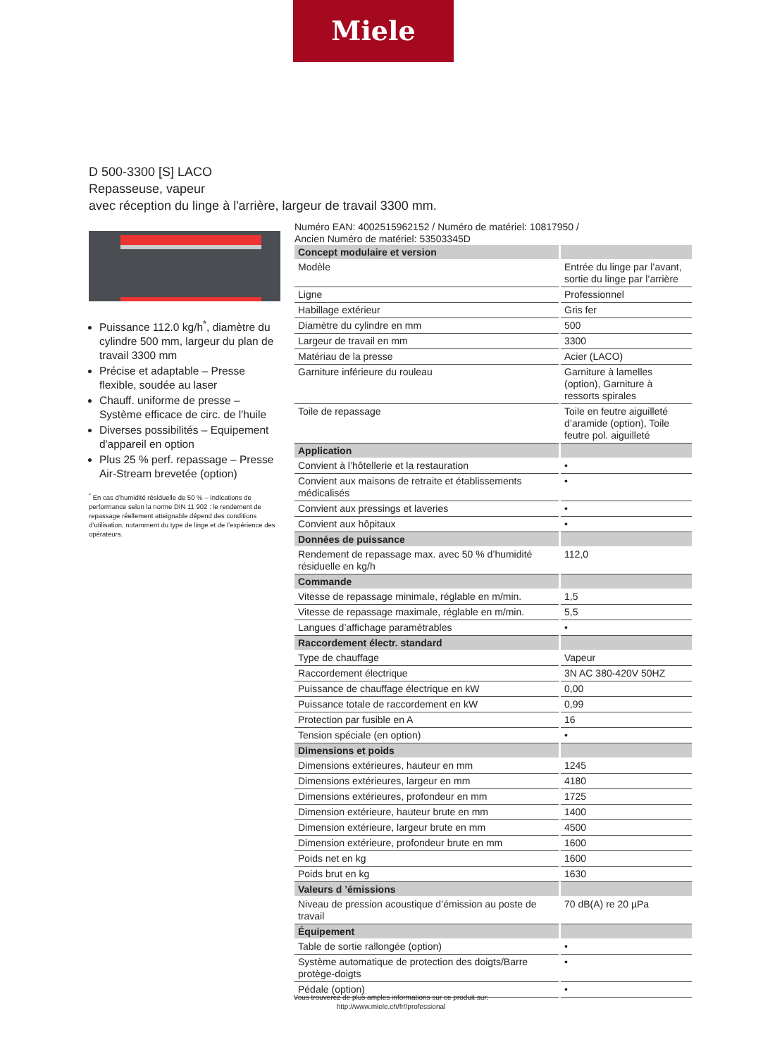Miele
D 500-3300 [S] LACO
Repasseuse, vapeur
avec réception du linge à l'arrière, largeur de travail 3300 mm.
Puissance 112.0 kg/h<sup>*</sup>, diamètre du cylindre 500 mm, largeur du plan de travail 3300 mm
Précise et adaptable – Presse flexible, soudée au laser
Chauff. uniforme de presse – Système efficace de circ. de l'huile
Diverses possibilités – Equipement d'appareil en option
Plus 25 % perf. repassage – Presse Air-Stream brevetée (option)
<sup>*</sup> En cas d’humidité résiduelle de 50 % – Indications de performance selon la norme DIN 11 902 : le rendement de repassage réellement atteignable dépend des conditions d’utilisation, notamment du type de linge et de l’expérience des opérateurs.
Numéro EAN: 4002515962152 / Numéro de matériel: 10817950 /
Ancien Numéro de matériel: 53503345D
| Concept modulaire et version | |
| --- | --- |
| Modèle | Entrée du linge par l’avant, sortie du linge par l’arrière |
| Ligne | Professionnel |
| Habillage extérieur | Gris fer |
| Diamètre du cylindre en mm | 500 |
| Largeur de travail en mm | 3300 |
| Matériau de la presse | Acier (LACO) |
| Garniture inférieure du rouleau | Garniture à lamelles (option), Garniture à ressorts spirales |
| Toile de repassage | Toile en feutre aiguilleté d’aramide (option), Toile feutre pol. aiguilleté |
| Application | |
| Convient à l’hôtellerie et la restauration | • |
| Convient aux maisons de retraite et établissements médicalisés | • |
| Convient aux pressings et laveries | • |
| Convient aux hôpitaux | • |
| Données de puissance | |
| Rendement de repassage max. avec 50 % d’humidité résiduelle en kg/h | 112,0 |
| Commande | |
| Vitesse de repassage minimale, réglable en m/min. | 1,5 |
| Vitesse de repassage maximale, réglable en m/min. | 5,5 |
| Langues d’affichage paramétrables | • |
| Raccordement électr. standard | |
| Type de chauffage | Vapeur |
| Raccordement électrique | 3N AC 380-420V 50HZ |
| Puissance de chauffage électrique en kW | 0,00 |
| Puissance totale de raccordement en kW | 0,99 |
| Protection par fusible en A | 16 |
| Tension spéciale (en option) | • |
| Dimensions et poids | |
| Dimensions extérieures, hauteur en mm | 1245 |
| Dimensions extérieures, largeur en mm | 4180 |
| Dimensions extérieures, profondeur en mm | 1725 |
| Dimension extérieure, hauteur brute en mm | 1400 |
| Dimension extérieure, largeur brute en mm | 4500 |
| Dimension extérieure, profondeur brute en mm | 1600 |
| Poids net en kg | 1600 |
| Poids brut en kg | 1630 |
| Valeurs d ’émissions | |
| Niveau de pression acoustique d’émission au poste de travail | 70 dB(A) re 20 µPa |
| Équipement | |
| Table de sortie rallongée (option) | • |
| Système automatique de protection des doigts/Barre protège-doigts | • |
| Pédale (option) | • |
Vous trouverez de plus amples informations sur ce produit sur:
http://www.miele.ch/fr//professional